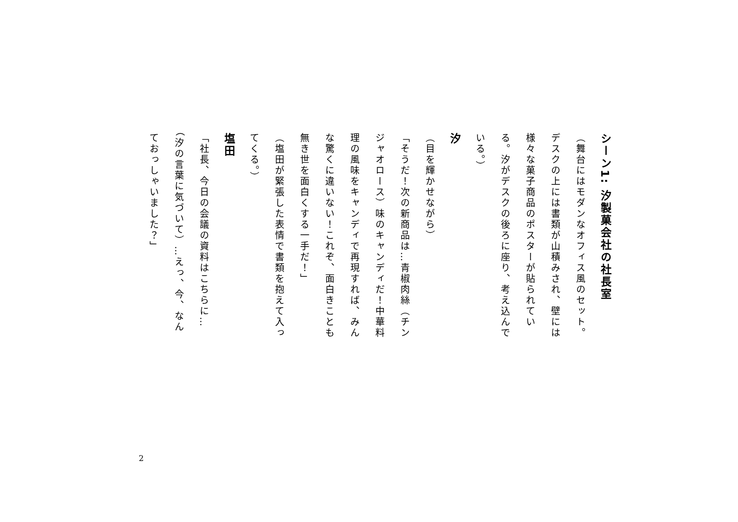シーン1: 汐製菓会社の社長室
（舞台にはモダンなオフィス風のセット。デスクの上には書類が山積みされ、壁には様々な菓子商品のポスターが貼られている。汐がデスクの後ろに座り、考え込んでいる。）
汐
（目を輝かせながら）
「そうだ！次の新商品は…青椒肉絲（チンジャオロース）味のキャンディだ！中華料理の風味をキャンディで再現すれば、みんな驚くに違いない！これぞ、面白きことも無き世を面白くする一手だ！」
（塩田が緊張した表情で書類を抱えて入ってくる。）
塩田
「社長、今日の会議の資料はこちらに…（汐の言葉に気づいて）…えっ、今、なんておっしゃいました？」
2